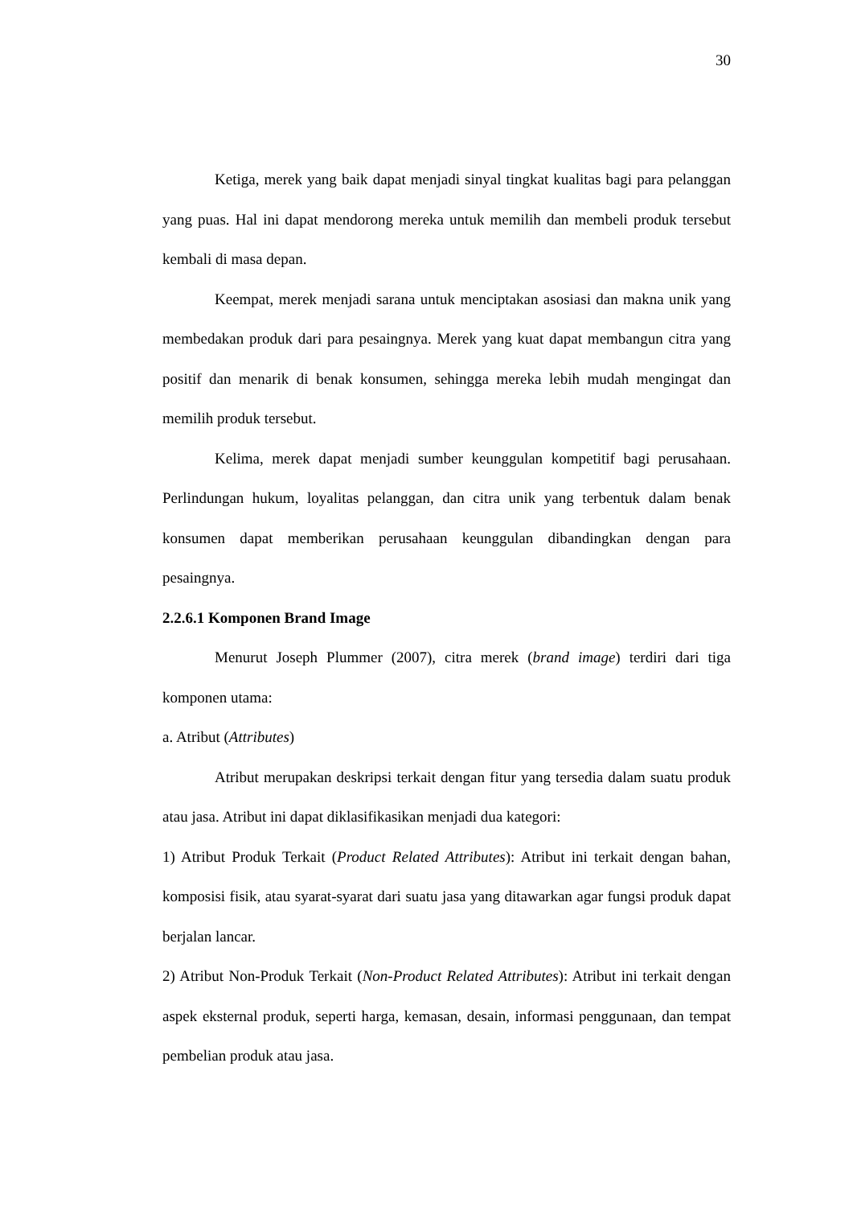30
Ketiga, merek yang baik dapat menjadi sinyal tingkat kualitas bagi para pelanggan yang puas. Hal ini dapat mendorong mereka untuk memilih dan membeli produk tersebut kembali di masa depan.
Keempat, merek menjadi sarana untuk menciptakan asosiasi dan makna unik yang membedakan produk dari para pesaingnya. Merek yang kuat dapat membangun citra yang positif dan menarik di benak konsumen, sehingga mereka lebih mudah mengingat dan memilih produk tersebut.
Kelima, merek dapat menjadi sumber keunggulan kompetitif bagi perusahaan. Perlindungan hukum, loyalitas pelanggan, dan citra unik yang terbentuk dalam benak konsumen dapat memberikan perusahaan keunggulan dibandingkan dengan para pesaingnya.
2.2.6.1 Komponen Brand Image
Menurut Joseph Plummer (2007), citra merek (brand image) terdiri dari tiga komponen utama:
a. Atribut (Attributes)
Atribut merupakan deskripsi terkait dengan fitur yang tersedia dalam suatu produk atau jasa. Atribut ini dapat diklasifikasikan menjadi dua kategori:
1) Atribut Produk Terkait (Product Related Attributes): Atribut ini terkait dengan bahan, komposisi fisik, atau syarat-syarat dari suatu jasa yang ditawarkan agar fungsi produk dapat berjalan lancar.
2) Atribut Non-Produk Terkait (Non-Product Related Attributes): Atribut ini terkait dengan aspek eksternal produk, seperti harga, kemasan, desain, informasi penggunaan, dan tempat pembelian produk atau jasa.